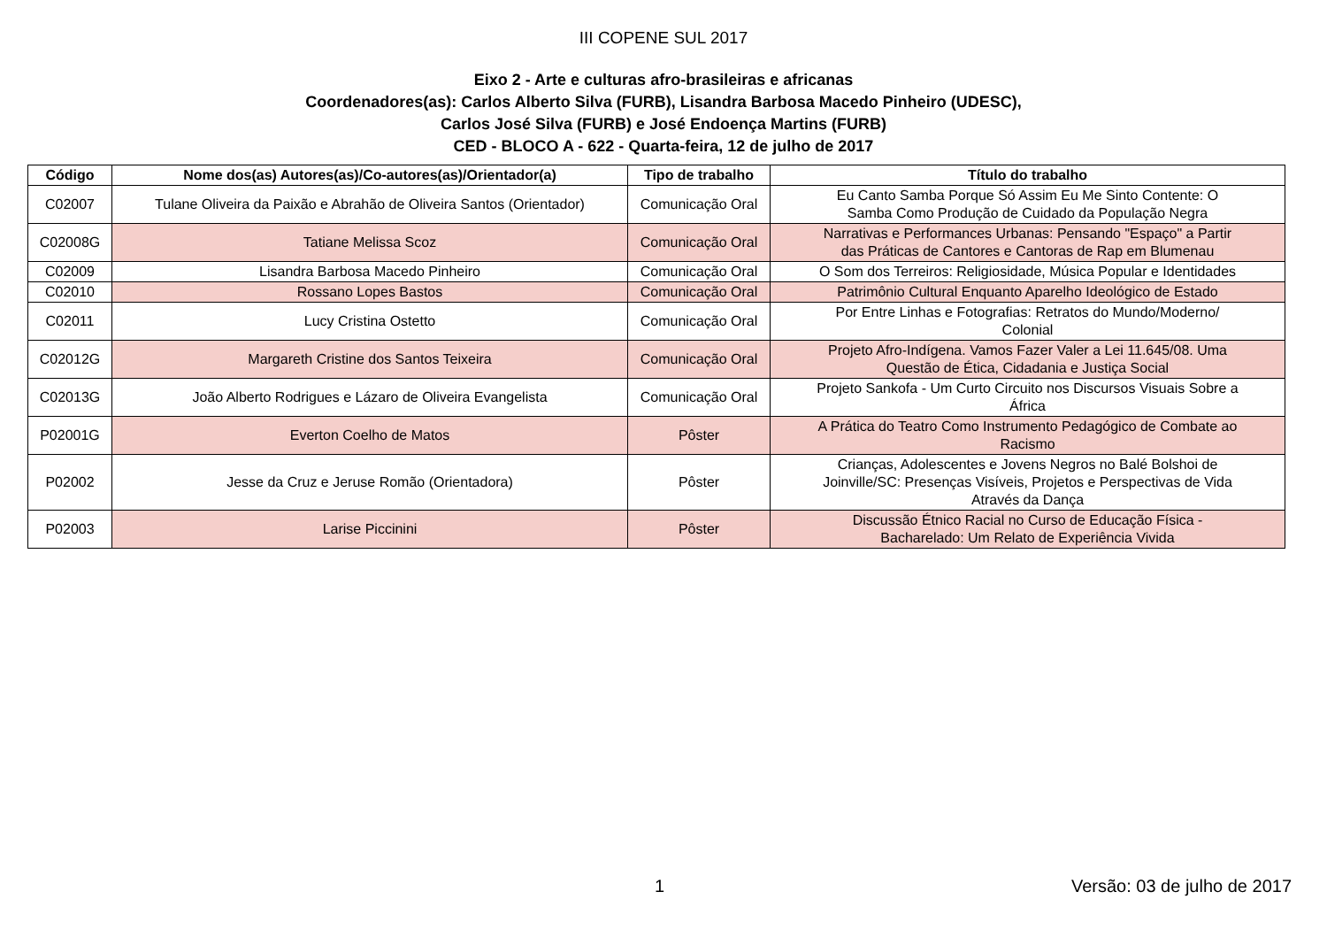III COPENE SUL 2017
Eixo 2 - Arte e culturas afro-brasileiras e africanas
Coordenadores(as): Carlos Alberto Silva (FURB), Lisandra Barbosa Macedo Pinheiro (UDESC),
Carlos José Silva (FURB) e José Endoença Martins (FURB)
CED - BLOCO A - 622 - Quarta-feira, 12 de julho de 2017
| Código | Nome dos(as) Autores(as)/Co-autores(as)/Orientador(a) | Tipo de trabalho | Título do trabalho |
| --- | --- | --- | --- |
| C02007 | Tulane Oliveira da Paixão e Abrahão de Oliveira Santos (Orientador) | Comunicação Oral | Eu Canto Samba Porque Só Assim Eu Me Sinto Contente: O Samba Como Produção de Cuidado da População Negra |
| C02008G | Tatiane Melissa Scoz | Comunicação Oral | Narrativas e Performances Urbanas: Pensando "Espaço" a Partir das Práticas de Cantores e Cantoras de Rap em Blumenau |
| C02009 | Lisandra Barbosa Macedo Pinheiro | Comunicação Oral | O Som dos Terreiros: Religiosidade, Música Popular e Identidades |
| C02010 | Rossano Lopes Bastos | Comunicação Oral | Patrimônio Cultural Enquanto Aparelho Ideológico de Estado |
| C02011 | Lucy Cristina Ostetto | Comunicação Oral | Por Entre Linhas e Fotografias: Retratos do Mundo/Moderno/ Colonial |
| C02012G | Margareth Cristine dos Santos Teixeira | Comunicação Oral | Projeto Afro-Indígena. Vamos Fazer Valer a Lei 11.645/08. Uma Questão de Ética, Cidadania e Justiça Social |
| C02013G | João Alberto Rodrigues e Lázaro de Oliveira Evangelista | Comunicação Oral | Projeto Sankofa - Um Curto Circuito nos Discursos Visuais Sobre a África |
| P02001G | Everton Coelho de Matos | Pôster | A Prática do Teatro Como Instrumento Pedagógico de Combate ao Racismo |
| P02002 | Jesse da Cruz e Jeruse Romão (Orientadora) | Pôster | Crianças, Adolescentes e Jovens Negros no Balé Bolshoi de Joinville/SC: Presenças Visíveis, Projetos e Perspectivas de Vida Através da Dança |
| P02003 | Larise Piccinini | Pôster | Discussão Étnico Racial no Curso de Educação Física - Bacharelado: Um Relato de Experiência Vivida |
1 Versão: 03 de julho de 2017